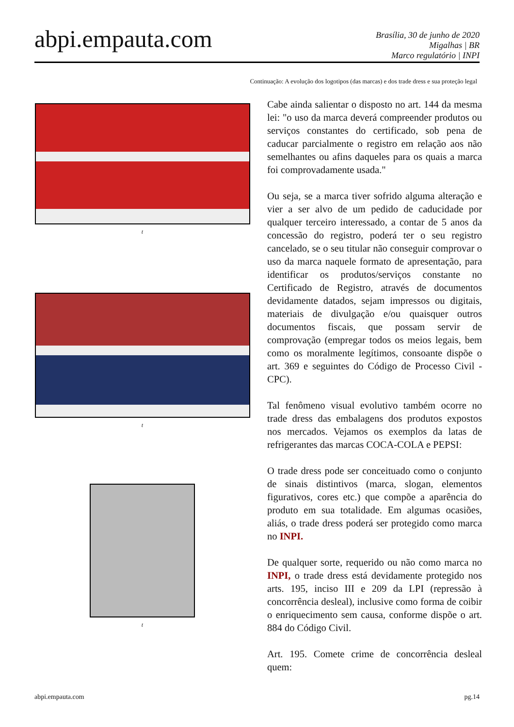abpi.empauta.com
Brasília, 30 de junho de 2020
Migalhas | BR
Marco regulatório | INPI
Continuação: A evolução dos logotipos (das marcas) e dos trade dress e sua proteção legal
t
t
t
Cabe ainda salientar o disposto no art. 144 da mesma lei: "o uso da marca deverá compreender produtos ou serviços constantes do certificado, sob pena de caducar parcialmente o registro em relação aos não semelhantes ou afins daqueles para os quais a marca foi comprovadamente usada."
Ou seja, se a marca tiver sofrido alguma alteração e vier a ser alvo de um pedido de caducidade por qualquer terceiro interessado, a contar de 5 anos da concessão do registro, poderá ter o seu registro cancelado, se o seu titular não conseguir comprovar o uso da marca naquele formato de apresentação, para identificar os produtos/serviços constante no Certificado de Registro, através de documentos devidamente datados, sejam impressos ou digitais, materiais de divulgação e/ou quaisquer outros documentos fiscais, que possam servir de comprovação (empregar todos os meios legais, bem como os moralmente legítimos, consoante dispõe o art. 369 e seguintes do Código de Processo Civil - CPC).
Tal fenômeno visual evolutivo também ocorre no trade dress das embalagens dos produtos expostos nos mercados. Vejamos os exemplos da latas de refrigerantes das marcas COCA-COLA e PEPSI:
O trade dress pode ser conceituado como o conjunto de sinais distintivos (marca, slogan, elementos figurativos, cores etc.) que compõe a aparência do produto em sua totalidade. Em algumas ocasiões, aliás, o trade dress poderá ser protegido como marca no INPI.
De qualquer sorte, requerido ou não como marca no INPI, o trade dress está devidamente protegido nos arts. 195, inciso III e 209 da LPI (repressão à concorrência desleal), inclusive como forma de coibir o enriquecimento sem causa, conforme dispõe o art. 884 do Código Civil.
Art. 195. Comete crime de concorrência desleal quem:
abpi.empauta.com pg.14